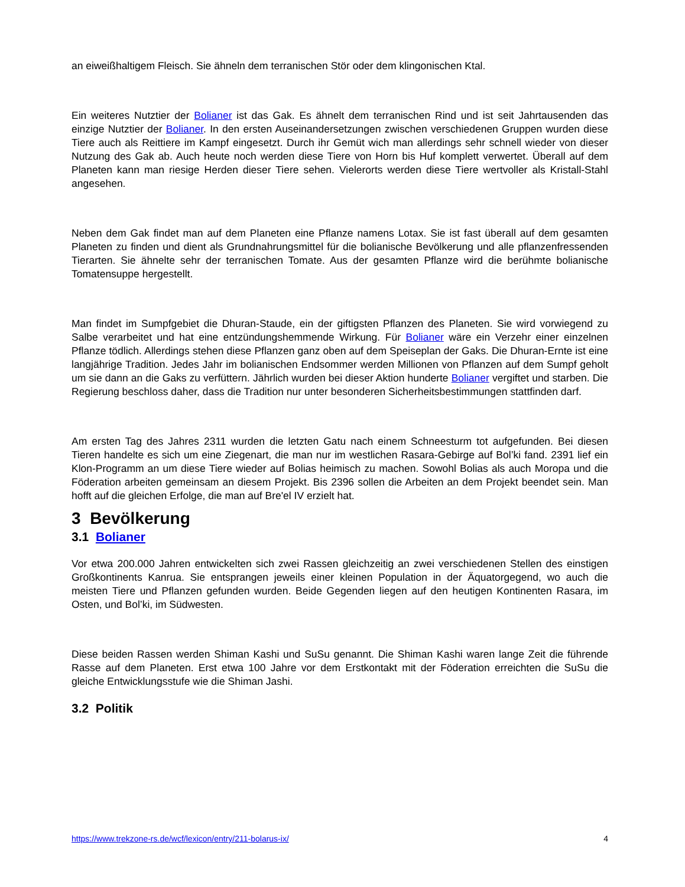an eiweißhaltigem Fleisch. Sie ähneln dem terranischen Stör oder dem klingonischen Ktal.
Ein weiteres Nutztier der Bolianer ist das Gak. Es ähnelt dem terranischen Rind und ist seit Jahrtausenden das einzige Nutztier der Bolianer. In den ersten Auseinandersetzungen zwischen verschiedenen Gruppen wurden diese Tiere auch als Reittiere im Kampf eingesetzt. Durch ihr Gemüt wich man allerdings sehr schnell wieder von dieser Nutzung des Gak ab. Auch heute noch werden diese Tiere von Horn bis Huf komplett verwertet. Überall auf dem Planeten kann man riesige Herden dieser Tiere sehen. Vielerorts werden diese Tiere wertvoller als Kristall-Stahl angesehen.
Neben dem Gak findet man auf dem Planeten eine Pflanze namens Lotax. Sie ist fast überall auf dem gesamten Planeten zu finden und dient als Grundnahrungsmittel für die bolianische Bevölkerung und alle pflanzenfressenden Tierarten. Sie ähnelte sehr der terranischen Tomate. Aus der gesamten Pflanze wird die berühmte bolianische Tomatensuppe hergestellt.
Man findet im Sumpfgebiet die Dhuran-Staude, ein der giftigsten Pflanzen des Planeten. Sie wird vorwiegend zu Salbe verarbeitet und hat eine entzündungshemmende Wirkung. Für Bolianer wäre ein Verzehr einer einzelnen Pflanze tödlich. Allerdings stehen diese Pflanzen ganz oben auf dem Speiseplan der Gaks. Die Dhuran-Ernte ist eine langjährige Tradition. Jedes Jahr im bolianischen Endsommer werden Millionen von Pflanzen auf dem Sumpf geholt um sie dann an die Gaks zu verfüttern. Jährlich wurden bei dieser Aktion hunderte Bolianer vergiftet und starben. Die Regierung beschloss daher, dass die Tradition nur unter besonderen Sicherheitsbestimmungen stattfinden darf.
Am ersten Tag des Jahres 2311 wurden die letzten Gatu nach einem Schneesturm tot aufgefunden. Bei diesen Tieren handelte es sich um eine Ziegenart, die man nur im westlichen Rasara-Gebirge auf Bol’ki fand. 2391 lief ein Klon-Programm an um diese Tiere wieder auf Bolias heimisch zu machen. Sowohl Bolias als auch Moropa und die Föderation arbeiten gemeinsam an diesem Projekt. Bis 2396 sollen die Arbeiten an dem Projekt beendet sein. Man hofft auf die gleichen Erfolge, die man auf Bre'el IV erzielt hat.
3 Bevölkerung
3.1 Bolianer
Vor etwa 200.000 Jahren entwickelten sich zwei Rassen gleichzeitig an zwei verschiedenen Stellen des einstigen Großkontinents Kanrua. Sie entsprangen jeweils einer kleinen Population in der Äquatorgegend, wo auch die meisten Tiere und Pflanzen gefunden wurden. Beide Gegenden liegen auf den heutigen Kontinenten Rasara, im Osten, und Bol’ki, im Südwesten.
Diese beiden Rassen werden Shiman Kashi und SuSu genannt. Die Shiman Kashi waren lange Zeit die führende Rasse auf dem Planeten. Erst etwa 100 Jahre vor dem Erstkontakt mit der Föderation erreichten die SuSu die gleiche Entwicklungsstufe wie die Shiman Jashi.
3.2 Politik
https://www.trekzone-rs.de/wcf/lexicon/entry/211-bolarus-ix/ 4